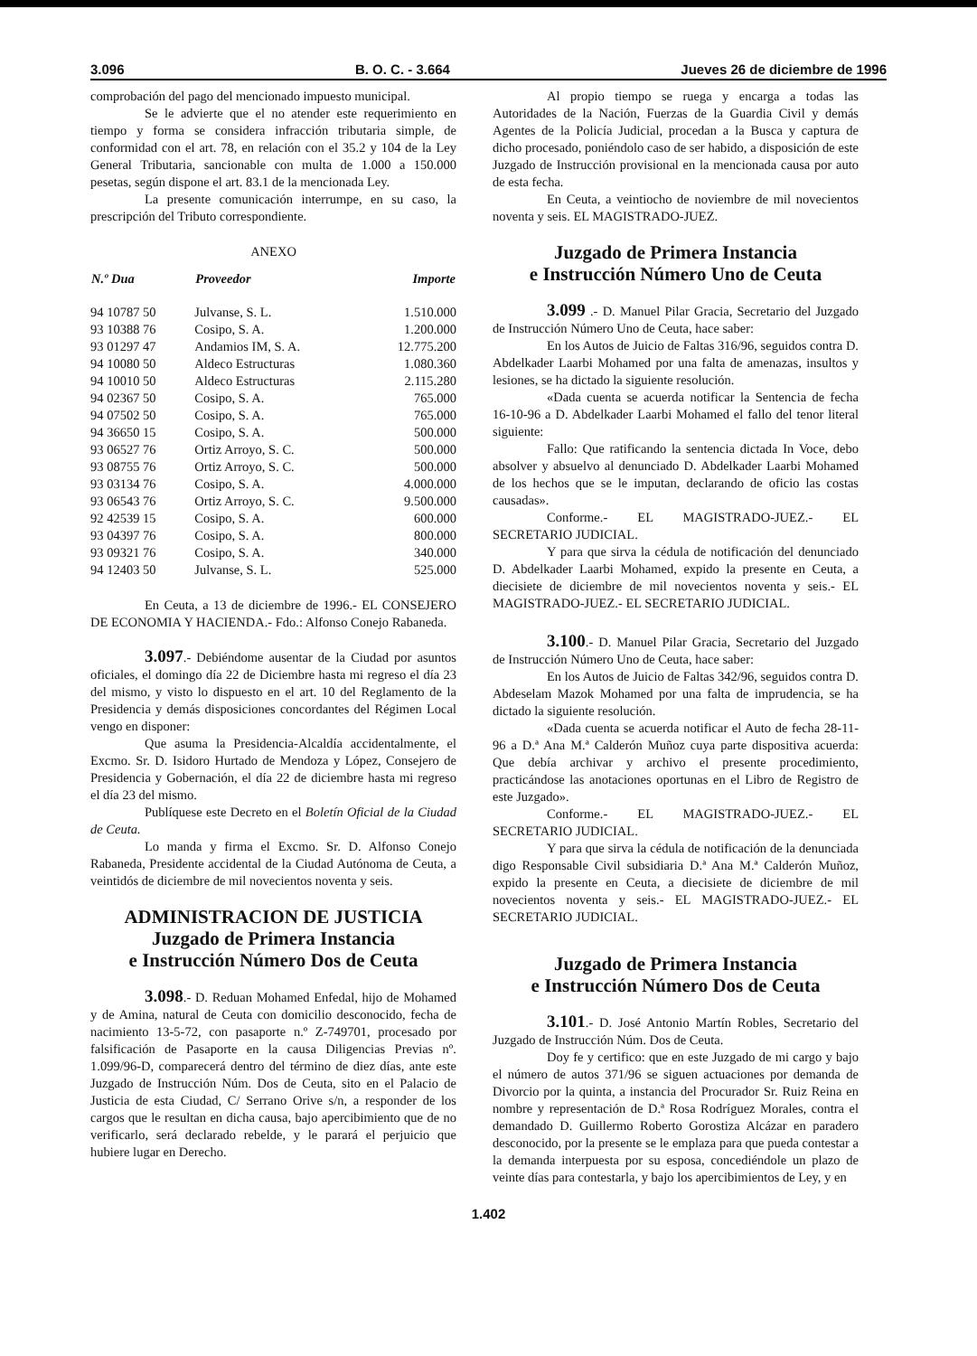3.096 B. O. C. - 3.664 Jueves 26 de diciembre de 1996
comprobación del pago del mencionado impuesto municipal.
Se le advierte que el no atender este requerimiento en tiempo y forma se considera infracción tributaria simple, de conformidad con el art. 78, en relación con el 35.2 y 104 de la Ley General Tributaria, sancionable con multa de 1.000 a 150.000 pesetas, según dispone el art. 83.1 de la mencionada Ley.
La presente comunicación interrumpe, en su caso, la prescripción del Tributo correspondiente.
ANEXO
| N.º Dua | Proveedor | Importe |
| --- | --- | --- |
| 94 10787 50 | Julvanse, S. L. | 1.510.000 |
| 93 10388 76 | Cosipo, S. A. | 1.200.000 |
| 93 01297 47 | Andamios IM, S. A. | 12.775.200 |
| 94 10080 50 | Aldeco Estructuras | 1.080.360 |
| 94 10010 50 | Aldeco Estructuras | 2.115.280 |
| 94 02367 50 | Cosipo, S. A. | 765.000 |
| 94 07502 50 | Cosipo, S. A. | 765.000 |
| 94 36650 15 | Cosipo, S. A. | 500.000 |
| 93 06527 76 | Ortiz Arroyo, S. C. | 500.000 |
| 93 08755 76 | Ortiz Arroyo, S. C. | 500.000 |
| 93 03134 76 | Cosipo, S. A. | 4.000.000 |
| 93 06543 76 | Ortiz Arroyo, S. C. | 9.500.000 |
| 92 42539 15 | Cosipo, S. A. | 600.000 |
| 93 04397 76 | Cosipo, S. A. | 800.000 |
| 93 09321 76 | Cosipo, S. A. | 340.000 |
| 94 12403 50 | Julvanse, S. L. | 525.000 |
En Ceuta, a 13 de diciembre de 1996.- EL CONSEJERO DE ECONOMIA Y HACIENDA.- Fdo.: Alfonso Conejo Rabaneda.
3.097.- Debiéndome ausentar de la Ciudad por asuntos oficiales, el domingo día 22 de Diciembre hasta mi regreso el día 23 del mismo, y visto lo dispuesto en el art. 10 del Reglamento de la Presidencia y demás disposiciones concordantes del Régimen Local vengo en disponer:
Que asuma la Presidencia-Alcaldía accidentalmente, el Excmo. Sr. D. Isidoro Hurtado de Mendoza y López, Consejero de Presidencia y Gobernación, el día 22 de diciembre hasta mi regreso el día 23 del mismo.
Publíquese este Decreto en el Boletín Oficial de la Ciudad de Ceuta.
Lo manda y firma el Excmo. Sr. D. Alfonso Conejo Rabaneda, Presidente accidental de la Ciudad Autónoma de Ceuta, a veintidós de diciembre de mil novecientos noventa y seis.
ADMINISTRACION DE JUSTICIA
Juzgado de Primera Instancia
e Instrucción Número Dos de Ceuta
3.098.- D. Reduan Mohamed Enfedal, hijo de Mohamed y de Amina, natural de Ceuta con domicilio desconocido, fecha de nacimiento 13-5-72, con pasaporte n.º Z-749701, procesado por falsificación de Pasaporte en la causa Diligencias Previas nº. 1.099/96-D, comparecerá dentro del término de diez días, ante este Juzgado de Instrucción Núm. Dos de Ceuta, sito en el Palacio de Justicia de esta Ciudad, C/ Serrano Orive s/n, a responder de los cargos que le resultan en dicha causa, bajo apercibimiento que de no verificarlo, será declarado rebelde, y le parará el perjuicio que hubiere lugar en Derecho.
Al propio tiempo se ruega y encarga a todas las Autoridades de la Nación, Fuerzas de la Guardia Civil y demás Agentes de la Policía Judicial, procedan a la Busca y captura de dicho procesado, poniéndolo caso de ser habido, a disposición de este Juzgado de Instrucción provisional en la mencionada causa por auto de esta fecha.
En Ceuta, a veintiocho de noviembre de mil novecientos noventa y seis. EL MAGISTRADO-JUEZ.
Juzgado de Primera Instancia
e Instrucción Número Uno de Ceuta
3.099 .- D. Manuel Pilar Gracia, Secretario del Juzgado de Instrucción Número Uno de Ceuta, hace saber:
En los Autos de Juicio de Faltas 316/96, seguidos contra D. Abdelkader Laarbi Mohamed por una falta de amenazas, insultos y lesiones, se ha dictado la siguiente resolución.
«Dada cuenta se acuerda notificar la Sentencia de fecha 16-10-96 a D. Abdelkader Laarbi Mohamed el fallo del tenor literal siguiente:
Fallo: Que ratificando la sentencia dictada In Voce, debo absolver y absuelvo al denunciado D. Abdelkader Laarbi Mohamed de los hechos que se le imputan, declarando de oficio las costas causadas».
Conforme.- EL MAGISTRADO-JUEZ.- EL SECRETARIO JUDICIAL.
Y para que sirva la cédula de notificación del denunciado D. Abdelkader Laarbi Mohamed, expido la presente en Ceuta, a diecisiete de diciembre de mil novecientos noventa y seis.- EL MAGISTRADO-JUEZ.- EL SECRETARIO JUDICIAL.
3.100.- D. Manuel Pilar Gracia, Secretario del Juzgado de Instrucción Número Uno de Ceuta, hace saber:
En los Autos de Juicio de Faltas 342/96, seguidos contra D. Abdeselam Mazok Mohamed por una falta de imprudencia, se ha dictado la siguiente resolución.
«Dada cuenta se acuerda notificar el Auto de fecha 28-11-96 a D.ª Ana M.ª Calderón Muñoz cuya parte dispositiva acuerda: Que debía archivar y archivo el presente procedimiento, practicándose las anotaciones oportunas en el Libro de Registro de este Juzgado».
Conforme.- EL MAGISTRADO-JUEZ.- EL SECRETARIO JUDICIAL.
Y para que sirva la cédula de notificación de la denunciada digo Responsable Civil subsidiaria D.ª Ana M.ª Calderón Muñoz, expido la presente en Ceuta, a diecisiete de diciembre de mil novecientos noventa y seis.- EL MAGISTRADO-JUEZ.- EL SECRETARIO JUDICIAL.
Juzgado de Primera Instancia
e Instrucción Número Dos de Ceuta
3.101.- D. José Antonio Martín Robles, Secretario del Juzgado de Instrucción Núm. Dos de Ceuta.
Doy fe y certifico: que en este Juzgado de mi cargo y bajo el número de autos 371/96 se siguen actuaciones por demanda de Divorcio por la quinta, a instancia del Procurador Sr. Ruiz Reina en nombre y representación de D.ª Rosa Rodríguez Morales, contra el demandado D. Guillermo Roberto Gorostiza Alcázar en paradero desconocido, por la presente se le emplaza para que pueda contestar a la demanda interpuesta por su esposa, concediéndole un plazo de veinte días para contestarla, y bajo los apercibimientos de Ley, y en
1.402